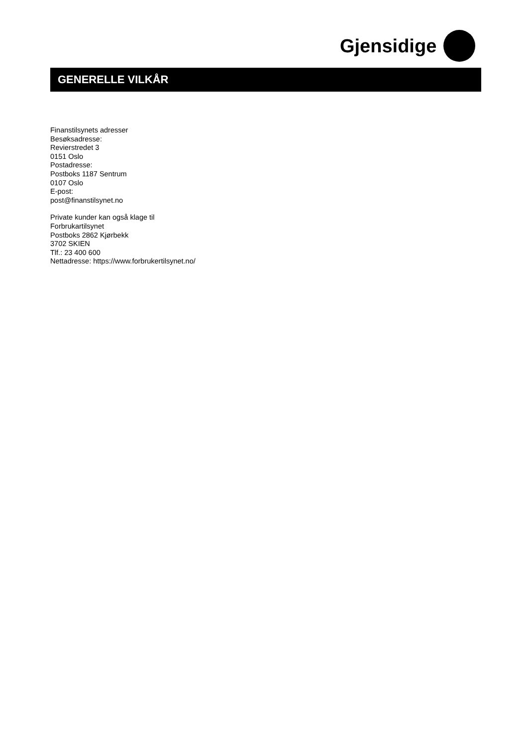Gjensidige
GENERELLE VILKÅR
Finanstilsynets adresser
Besøksadresse:
Revierstredet 3
0151 Oslo
Postadresse:
Postboks 1187 Sentrum
0107 Oslo
E-post:
post@finanstilsynet.no
Private kunder kan også klage til
Forbrukartilsynet
Postboks 2862 Kjørbekk
3702 SKIEN
Tlf.: 23 400 600
Nettadresse: https://www.forbrukertilsynet.no/